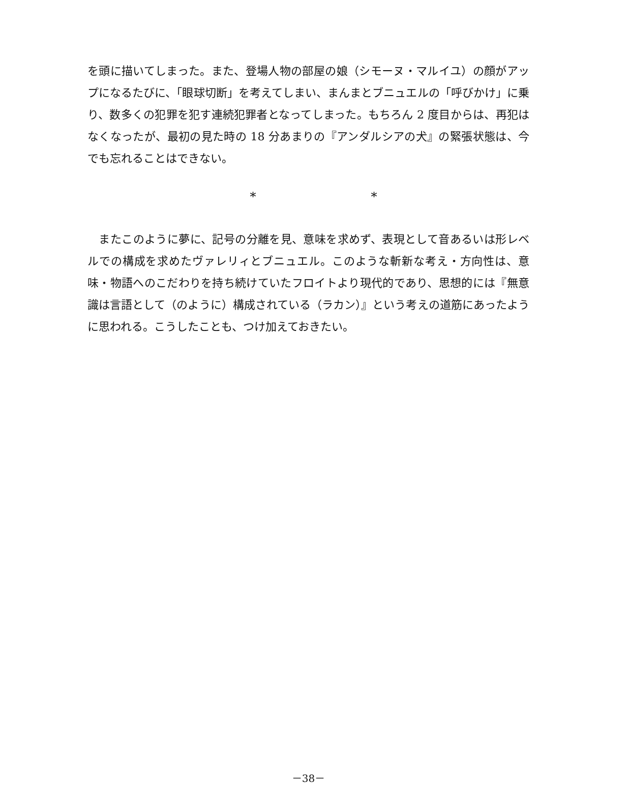を頭に描いてしまった。また、登場人物の部屋の娘（シモーヌ・マルイユ）の顔がアップになるたびに、「眼球切断」を考えてしまい、まんまとブニュエルの「呼びかけ」に乗り、数多くの犯罪を犯す連続犯罪者となってしまった。もちろん 2 度目からは、再犯はなくなったが、最初の見た時の 18 分あまりの『アンダルシアの犬』の緊張状態は、今でも忘れることはできない。
* *
　またこのように夢に、記号の分離を見、意味を求めず、表現として音あるいは形レベルでの構成を求めたヴァレリィとブニュエル。このような斬新な考え・方向性は、意味・物語へのこだわりを持ち続けていたフロイトより現代的であり、思想的には『無意識は言語として（のように）構成されている（ラカン）』という考えの道筋にあったように思われる。こうしたことも、つけ加えておきたい。
－38－